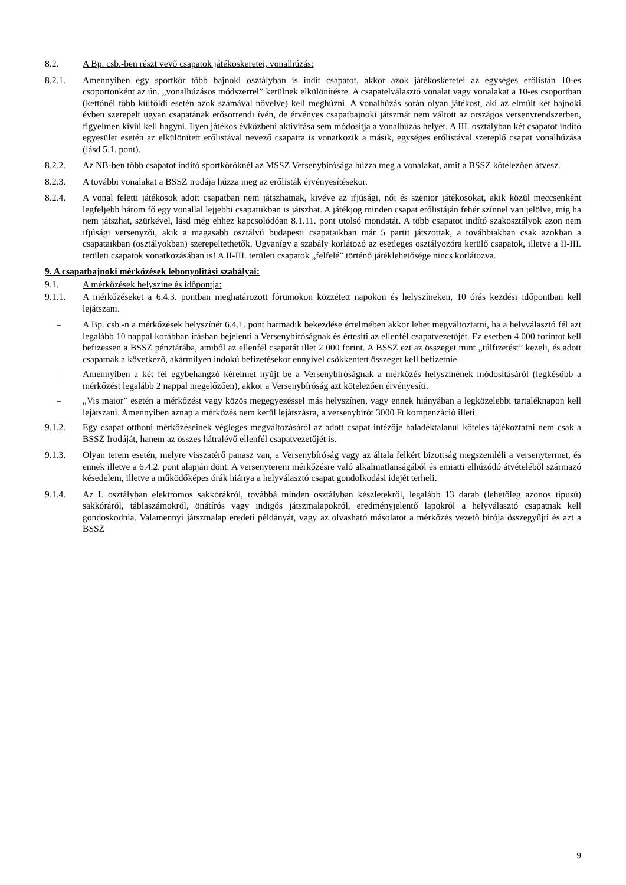8.2. A Bp. csb.-ben részt vevő csapatok játékoskeretei, vonalhúzás:
8.2.1. Amennyiben egy sportkör több bajnoki osztályban is indít csapatot, akkor azok játékoskeretei az egységes erőlistán 10-es csoportonként az ún. „vonalhúzásos módszerrel” kerülnek elkülönítésre. A csapatelválasztó vonalat vagy vonalakat a 10-es csoportban (kettőnél több külföldi esetén azok számával növelve) kell meghúzni. A vonalhúzás során olyan játékost, aki az elmúlt két bajnoki évben szerepelt ugyan csapatának erősorrendi ívén, de érvényes csapatbajnoki játszmát nem váltott az országos versenyrendszerben, figyelmen kívül kell hagyni. Ilyen játékos évközbeni aktivitása sem módosítja a vonalhúzás helyét. A III. osztályban két csapatot indító egyesület esetén az elkülönített erőlistával nevező csapatra is vonatkozik a másik, egységes erőlistával szereplő csapat vonalhúzása (lásd 5.1. pont).
8.2.2. Az NB-ben több csapatot indító sportköröknél az MSSZ Versenybírósága húzza meg a vonalakat, amit a BSSZ kötelezően átvesz.
8.2.3. A további vonalakat a BSSZ irodája húzza meg az erőlisták érvényesítésekor.
8.2.4. A vonal feletti játékosok adott csapatban nem játszhatnak, kivéve az ifjúsági, női és szenior játékosokat, akik közül meccsenként legfeljebb három fő egy vonallal lejjebbi csapatukban is játszhat. A játékjog minden csapat erőlistáján fehér színnel van jelölve, míg ha nem játszhat, szürkével, lásd még ehhez kapcsolódóan 8.1.11. pont utolsó mondatát. A több csapatot indító szakosztályok azon nem ifjúsági versenyzői, akik a magasabb osztályú budapesti csapataikban már 5 partit játszottak, a továbbiakban csak azokban a csapataikban (osztályokban) szerepeltethetők. Ugyanígy a szabály korlátozó az esetleges osztályozóra kerülő csapatok, illetve a II-III. területi csapatok vonatkozásában is! A II-III. területi csapatok „felfelé” történő játéklehetősége nincs korlátozva.
9. A csapatbajnoki mérkőzések lebonyolítási szabályai:
9.1. A mérkőzések helyszíne és időpontja:
9.1.1. A mérkőzéseket a 6.4.3. pontban meghatározott fórumokon közzétett napokon és helyszíneken, 10 órás kezdési időpontban kell lejátszani.
– A Bp. csb.-n a mérkőzések helyszínét 6.4.1. pont harmadik bekezdése értelmében akkor lehet megváltoztatni, ha a helyválasztó fél azt legalább 10 nappal korábban írásban bejelenti a Versenybíróságnak és értesíti az ellenfél csapatvezetőjét. Ez esetben 4 000 forintot kell befizessen a BSSZ pénztárába, amiből az ellenfél csapatát illet 2 000 forint. A BSSZ ezt az összeget mint „túlfizetést” kezeli, és adott csapatnak a következő, akármilyen indokú befizetésekor ennyivel csökkentett összeget kell befizetnie.
– Amennyiben a két fél egybehangzó kérelmet nyújt be a Versenybíróságnak a mérkőzés helyszínének módosításáról (legkésőbb a mérkőzést legalább 2 nappal megelőzően), akkor a Versenybíróság azt kötelezően érvényesíti.
– „Vis maior” esetén a mérkőzést vagy közös megegyezéssel más helyszínen, vagy ennek hiányában a legközelebbi tartaléknapon kell lejátszani. Amennyiben aznap a mérkőzés nem kerül lejátszásra, a versenybírót 3000 Ft kompenzáció illeti.
9.1.2. Egy csapat otthoni mérkőzéseinek végleges megváltozásáról az adott csapat intézője haladéktalanul köteles tájékoztatni nem csak a BSSZ Irodáját, hanem az összes hátralévő ellenfél csapatvezetőjét is.
9.1.3. Olyan terem esetén, melyre visszatérő panasz van, a Versenybíróság vagy az általa felkért bizottság megszemléli a versenytermet, és ennek illetve a 6.4.2. pont alapján dönt. A versenyterem mérkőzésre való alkalmatlanságából és emiatti elhúzódó átvételéből származó késedelem, illetve a működőképes órák hiánya a helyválasztó csapat gondolkodási idejét terheli.
9.1.4. Az I. osztályban elektromos sakkórákról, továbbá minden osztályban készletekről, legalább 13 darab (lehetőleg azonos típusú) sakkóráról, táblaszámokról, önátírós vagy indigós játszmalapokról, eredményjelentő lapokról a helyválasztó csapatnak kell gondoskodnia. Valamennyi játszmalap eredeti példányát, vagy az olvasható másolatot a mérkőzés vezető bírója összegyűjti és azt a BSSZ
9